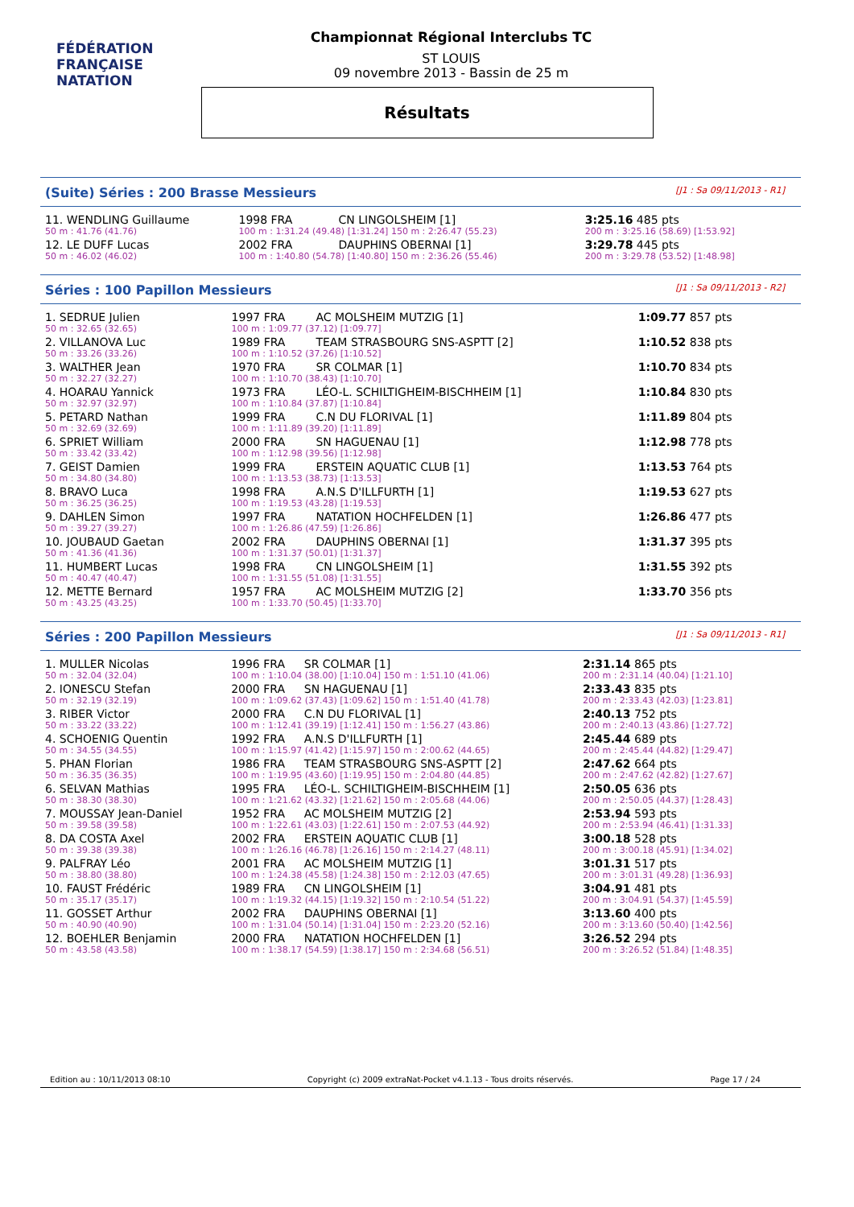FÉDÉRATION FRANÇAISE
NATATION
Championnat Régional Interclubs TC
ST LOUIS
09 novembre 2013 - Bassin de 25 m
Résultats
(Suite) Séries : 200 Brasse Messieurs [J1 : Sa 09/11/2013 - R1]
| 11. WENDLING Guillaume | 1998 FRA | CN LINGOLSHEIM [1] | | 3:25.16 485 pts |
| 50 m : 41.76 (41.76) | 100 m : 1:31.24 (49.48) [1:31.24] 150 m : 2:26.47 (55.23) | | | 200 m : 3:25.16 (58.69) [1:53.92] |
| 12. LE DUFF Lucas | 2002 FRA | DAUPHINS OBERNAI [1] | | 3:29.78 445 pts |
| 50 m : 46.02 (46.02) | 100 m : 1:40.80 (54.78) [1:40.80] 150 m : 2:36.26 (55.46) | | | 200 m : 3:29.78 (53.52) [1:48.98] |
Séries : 100 Papillon Messieurs [J1 : Sa 09/11/2013 - R2]
| 1. SEDRUE Julien | 1997 FRA | AC MOLSHEIM MUTZIG [1] | 1:09.77 857 pts |
| 50 m : 32.65 (32.65) | 100 m : 1:09.77 (37.12) [1:09.77] | | |
| 2. VILLANOVA Luc | 1989 FRA | TEAM STRASBOURG SNS-ASPTT [2] | 1:10.52 838 pts |
| 50 m : 33.26 (33.26) | 100 m : 1:10.52 (37.26) [1:10.52] | | |
| 3. WALTHER Jean | 1970 FRA | SR COLMAR [1] | 1:10.70 834 pts |
| 50 m : 32.27 (32.27) | 100 m : 1:10.70 (38.43) [1:10.70] | | |
| 4. HOARAU Yannick | 1973 FRA | LÉO-L. SCHILTIGHEIM-BISCHHEIM [1] | 1:10.84 830 pts |
| 50 m : 32.97 (32.97) | 100 m : 1:10.84 (37.87) [1:10.84] | | |
| 5. PETARD Nathan | 1999 FRA | C.N DU FLORIVAL [1] | 1:11.89 804 pts |
| 50 m : 32.69 (32.69) | 100 m : 1:11.89 (39.20) [1:11.89] | | |
| 6. SPRIET William | 2000 FRA | SN HAGUENAU [1] | 1:12.98 778 pts |
| 50 m : 33.42 (33.42) | 100 m : 1:12.98 (39.56) [1:12.98] | | |
| 7. GEIST Damien | 1999 FRA | ERSTEIN AQUATIC CLUB [1] | 1:13.53 764 pts |
| 50 m : 34.80 (34.80) | 100 m : 1:13.53 (38.73) [1:13.53] | | |
| 8. BRAVO Luca | 1998 FRA | A.N.S D'ILLFURTH [1] | 1:19.53 627 pts |
| 50 m : 36.25 (36.25) | 100 m : 1:19.53 (43.28) [1:19.53] | | |
| 9. DAHLEN Simon | 1997 FRA | NATATION HOCHFELDEN [1] | 1:26.86 477 pts |
| 50 m : 39.27 (39.27) | 100 m : 1:26.86 (47.59) [1:26.86] | | |
| 10. JOUBAUD Gaetan | 2002 FRA | DAUPHINS OBERNAI [1] | 1:31.37 395 pts |
| 50 m : 41.36 (41.36) | 100 m : 1:31.37 (50.01) [1:31.37] | | |
| 11. HUMBERT Lucas | 1998 FRA | CN LINGOLSHEIM [1] | 1:31.55 392 pts |
| 50 m : 40.47 (40.47) | 100 m : 1:31.55 (51.08) [1:31.55] | | |
| 12. METTE Bernard | 1957 FRA | AC MOLSHEIM MUTZIG [2] | 1:33.70 356 pts |
| 50 m : 43.25 (43.25) | 100 m : 1:33.70 (50.45) [1:33.70] | | |
Séries : 200 Papillon Messieurs [J1 : Sa 09/11/2013 - R1]
| 1. MULLER Nicolas | 1996 FRA | SR COLMAR [1] | 2:31.14 865 pts |
| 50 m : 32.04 (32.04) | 100 m : 1:10.04 (38.00) [1:10.04] 150 m : 1:51.10 (41.06) | | 200 m : 2:31.14 (40.04) [1:21.10] |
| 2. IONESCU Stefan | 2000 FRA | SN HAGUENAU [1] | 2:33.43 835 pts |
| 50 m : 32.19 (32.19) | 100 m : 1:09.62 (37.43) [1:09.62] 150 m : 1:51.40 (41.78) | | 200 m : 2:33.43 (42.03) [1:23.81] |
| 3. RIBER Victor | 2000 FRA | C.N DU FLORIVAL [1] | 2:40.13 752 pts |
| 50 m : 33.22 (33.22) | 100 m : 1:12.41 (39.19) [1:12.41] 150 m : 1:56.27 (43.86) | | 200 m : 2:40.13 (43.86) [1:27.72] |
| 4. SCHOENIG Quentin | 1992 FRA | A.N.S D'ILLFURTH [1] | 2:45.44 689 pts |
| 50 m : 34.55 (34.55) | 100 m : 1:15.97 (41.42) [1:15.97] 150 m : 2:00.62 (44.65) | | 200 m : 2:45.44 (44.82) [1:29.47] |
| 5. PHAN Florian | 1986 FRA | TEAM STRASBOURG SNS-ASPTT [2] | 2:47.62 664 pts |
| 50 m : 36.35 (36.35) | 100 m : 1:19.95 (43.60) [1:19.95] 150 m : 2:04.80 (44.85) | | 200 m : 2:47.62 (42.82) [1:27.67] |
| 6. SELVAN Mathias | 1995 FRA | LÉO-L. SCHILTIGHEIM-BISCHHEIM [1] | 2:50.05 636 pts |
| 50 m : 38.30 (38.30) | 100 m : 1:21.62 (43.32) [1:21.62] 150 m : 2:05.68 (44.06) | | 200 m : 2:50.05 (44.37) [1:28.43] |
| 7. MOUSSAY Jean-Daniel | 1952 FRA | AC MOLSHEIM MUTZIG [2] | 2:53.94 593 pts |
| 50 m : 39.58 (39.58) | 100 m : 1:22.61 (43.03) [1:22.61] 150 m : 2:07.53 (44.92) | | 200 m : 2:53.94 (46.41) [1:31.33] |
| 8. DA COSTA Axel | 2002 FRA | ERSTEIN AQUATIC CLUB [1] | 3:00.18 528 pts |
| 50 m : 39.38 (39.38) | 100 m : 1:26.16 (46.78) [1:26.16] 150 m : 2:14.27 (48.11) | | 200 m : 3:00.18 (45.91) [1:34.02] |
| 9. PALFRAY Léo | 2001 FRA | AC MOLSHEIM MUTZIG [1] | 3:01.31 517 pts |
| 50 m : 38.80 (38.80) | 100 m : 1:24.38 (45.58) [1:24.38] 150 m : 2:12.03 (47.65) | | 200 m : 3:01.31 (49.28) [1:36.93] |
| 10. FAUST Frédéric | 1989 FRA | CN LINGOLSHEIM [1] | 3:04.91 481 pts |
| 50 m : 35.17 (35.17) | 100 m : 1:19.32 (44.15) [1:19.32] 150 m : 2:10.54 (51.22) | | 200 m : 3:04.91 (54.37) [1:45.59] |
| 11. GOSSET Arthur | 2002 FRA | DAUPHINS OBERNAI [1] | 3:13.60 400 pts |
| 50 m : 40.90 (40.90) | 100 m : 1:31.04 (50.14) [1:31.04] 150 m : 2:23.20 (52.16) | | 200 m : 3:13.60 (50.40) [1:42.56] |
| 12. BOEHLER Benjamin | 2000 FRA | NATATION HOCHFELDEN [1] | 3:26.52 294 pts |
| 50 m : 43.58 (43.58) | 100 m : 1:38.17 (54.59) [1:38.17] 150 m : 2:34.68 (56.51) | | 200 m : 3:26.52 (51.84) [1:48.35] |
Edition au : 10/11/2013 08:10 Copyright (c) 2009 extraNat-Pocket v4.1.13 - Tous droits réservés. Page 17 / 24